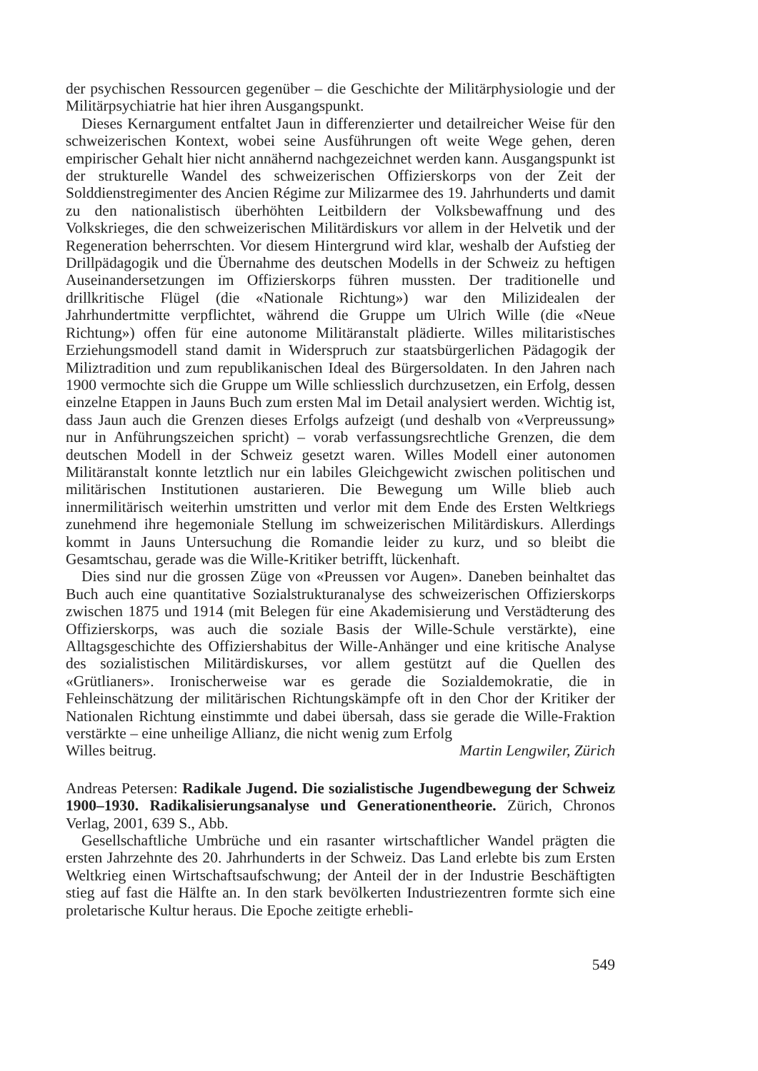der psychischen Ressourcen gegenüber – die Geschichte der Militärphysiologie und der Militärpsychiatrie hat hier ihren Ausgangspunkt.
Dieses Kernargument entfaltet Jaun in differenzierter und detailreicher Weise für den schweizerischen Kontext, wobei seine Ausführungen oft weite Wege gehen, deren empirischer Gehalt hier nicht annähernd nachgezeichnet werden kann. Ausgangspunkt ist der strukturelle Wandel des schweizerischen Offizierskorps von der Zeit der Solddienstregimenter des Ancien Régime zur Milizarmee des 19. Jahrhunderts und damit zu den nationalistisch überhöhten Leitbildern der Volksbewaffnung und des Volkskrieges, die den schweizerischen Militärdiskurs vor allem in der Helvetik und der Regeneration beherrschten. Vor diesem Hintergrund wird klar, weshalb der Aufstieg der Drillpädagogik und die Übernahme des deutschen Modells in der Schweiz zu heftigen Auseinandersetzungen im Offizierskorps führen mussten. Der traditionelle und drillkritische Flügel (die «Nationale Richtung») war den Milizidealen der Jahrhundertmitte verpflichtet, während die Gruppe um Ulrich Wille (die «Neue Richtung») offen für eine autonome Militäranstalt plädierte. Willes militaristisches Erziehungsmodell stand damit in Widerspruch zur staatsbürgerlichen Pädagogik der Miliztradition und zum republikanischen Ideal des Bürgersoldaten. In den Jahren nach 1900 vermochte sich die Gruppe um Wille schliesslich durchzusetzen, ein Erfolg, dessen einzelne Etappen in Jauns Buch zum ersten Mal im Detail analysiert werden. Wichtig ist, dass Jaun auch die Grenzen dieses Erfolgs aufzeigt (und deshalb von «Verpreussung» nur in Anführungszeichen spricht) – vorab verfassungsrechtliche Grenzen, die dem deutschen Modell in der Schweiz gesetzt waren. Willes Modell einer autonomen Militäranstalt konnte letztlich nur ein labiles Gleichgewicht zwischen politischen und militärischen Institutionen austarieren. Die Bewegung um Wille blieb auch innermilitärisch weiterhin umstritten und verlor mit dem Ende des Ersten Weltkriegs zunehmend ihre hegemoniale Stellung im schweizerischen Militärdiskurs. Allerdings kommt in Jauns Untersuchung die Romandie leider zu kurz, und so bleibt die Gesamtschau, gerade was die Wille-Kritiker betrifft, lückenhaft.
Dies sind nur die grossen Züge von «Preussen vor Augen». Daneben beinhaltet das Buch auch eine quantitative Sozialstrukturanalyse des schweizerischen Offizierskorps zwischen 1875 und 1914 (mit Belegen für eine Akademisierung und Verstädterung des Offizierskorps, was auch die soziale Basis der Wille-Schule verstärkte), eine Alltagsgeschichte des Offiziershabitus der Wille-Anhänger und eine kritische Analyse des sozialistischen Militärdiskurses, vor allem gestützt auf die Quellen des «Grütlianers». Ironischerweise war es gerade die Sozialdemokratie, die in Fehleinschätzung der militärischen Richtungskämpfe oft in den Chor der Kritiker der Nationalen Richtung einstimmte und dabei übersah, dass sie gerade die Wille-Fraktion verstärkte – eine unheilige Allianz, die nicht wenig zum Erfolg
Willes beitrug. Martin Lengwiler, Zürich
Andreas Petersen: Radikale Jugend. Die sozialistische Jugendbewegung der Schweiz 1900–1930. Radikalisierungsanalyse und Generationentheorie. Zürich, Chronos Verlag, 2001, 639 S., Abb.
Gesellschaftliche Umbrüche und ein rasanter wirtschaftlicher Wandel prägten die ersten Jahrzehnte des 20. Jahrhunderts in der Schweiz. Das Land erlebte bis zum Ersten Weltkrieg einen Wirtschaftsaufschwung; der Anteil der in der Industrie Beschäftigten stieg auf fast die Hälfte an. In den stark bevölkerten Industriezentren formte sich eine proletarische Kultur heraus. Die Epoche zeitigte erhebli-
549